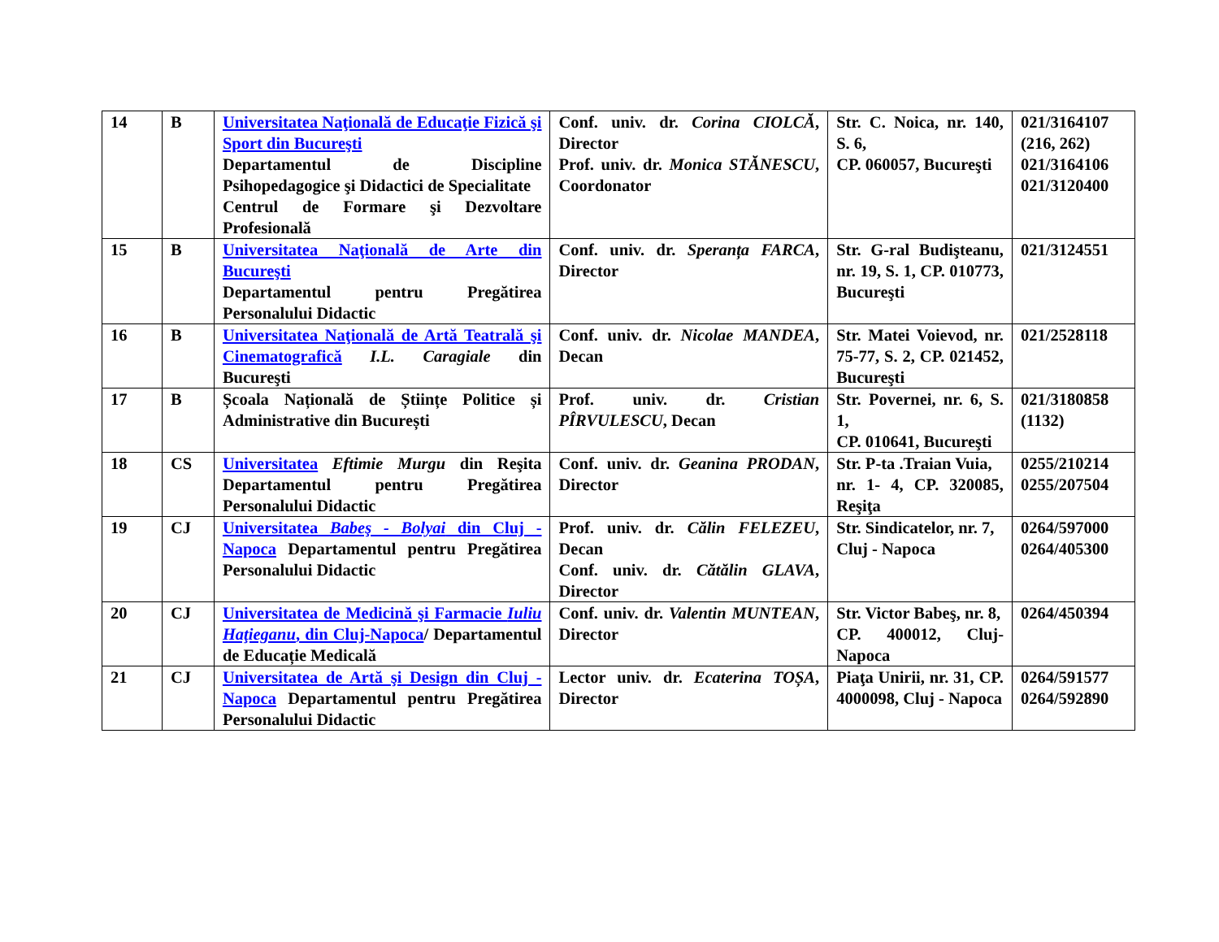| 14 | B | Universitatea Naţională de Educaţie Fizică şi Sport din Bucureşti Departamentul de Discipline Psihopedagogice şi Didactici de Specialitate Centrul de Formare şi Dezvoltare Profesională | Conf. univ. dr. Corina CIOLCĂ , Director Prof. univ. dr. Monica STĂNESCU , Coordonator | Str. C. Noica, nr. 140, S. 6, CP. 060057, Bucureşti | 021/3164107 (216, 262) 021/3164106 021/3120400 |
| 15 | B | Universitatea Naţională de Arte din Bucureşti Departamentul pentru Pregătirea Personalului Didactic | Conf. univ. dr. Speranța FARCA , Director | Str. G-ral Budişteanu, nr. 19, S. 1, CP. 010773, Bucureşti | 021/3124551 |
| 16 | B | Universitatea Naţională de Artă Teatrală şi Cinematografică I.L. Caragiale din Bucureşti | Conf. univ. dr. Nicolae MANDEA , Decan | Str. Matei Voievod, nr. 75-77, S. 2, CP. 021452, Bucureşti | 021/2528118 |
| 17 | B | Școala Națională de Științe Politice și Administrative din București | Prof. univ. dr. Cristian PÎRVULESCU , Decan | Str. Povernei, nr. 6, S. 1, CP. 010641, Bucureşti | 021/3180858 (1132) |
| 18 | CS | Universitatea Eftimie Murgu din Reşita Departamentul pentru Pregătirea Personalului Didactic | Conf. univ. dr. Geanina PRODAN , Director | Str. P-ta .Traian Vuia, nr. 1- 4, CP. 320085, Reşiţa | 0255/210214 0255/207504 |
| 19 | CJ | Universitatea Babeş - Bolyai din Cluj - Napoca Departamentul pentru Pregătirea Personalului Didactic | Prof. univ. dr. Călin FELEZEU , Decan Conf. univ. dr. Cătălin GLAVA , Director | Str. Sindicatelor, nr. 7, Cluj - Napoca | 0264/597000 0264/405300 |
| 20 | CJ | Universitatea de Medicină şi Farmacie Iuliu Haţieganu , din Cluj-Napoca / Departamentul de Educație Medicală | Conf. univ. dr. Valentin MUNTEAN , Director | Str. Victor Babeş, nr. 8, CP. 400012, Cluj-Napoca | 0264/450394 |
| 21 | CJ | Universitatea de Artă şi Design din Cluj - Napoca Departamentul pentru Pregătirea Personalului Didactic | Lector univ. dr. Ecaterina TOȘA , Director | Piaţa Unirii, nr. 31, CP. 4000098, Cluj - Napoca | 0264/591577 0264/592890 |